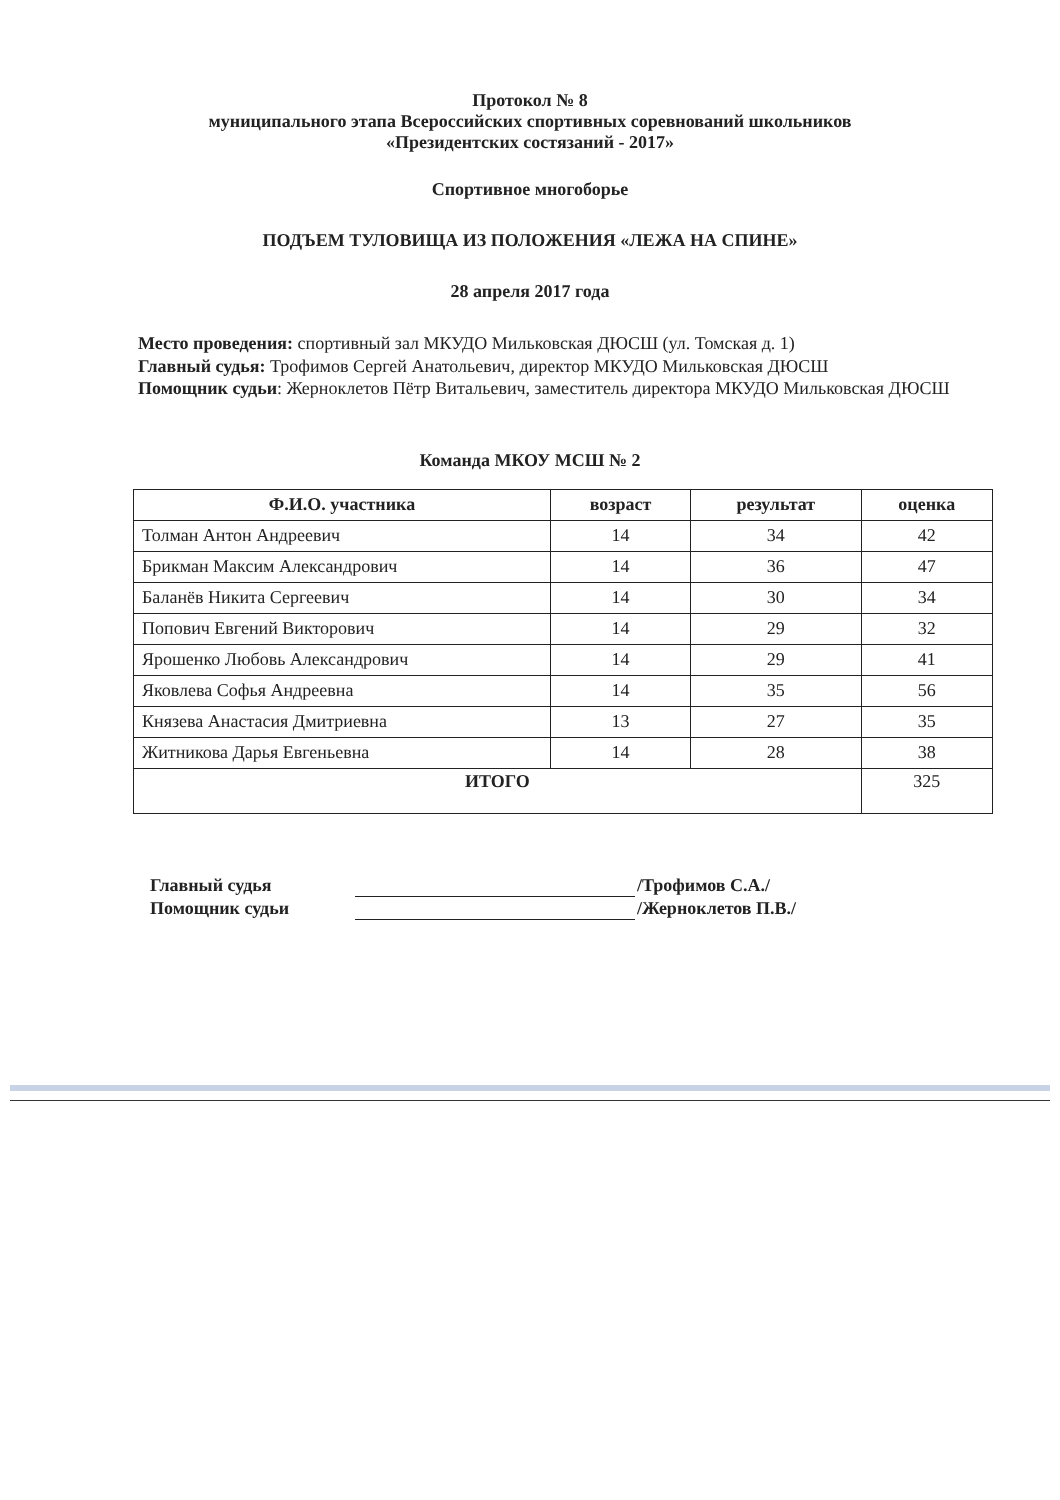Протокол № 8
муниципального этапа Всероссийских спортивных соревнований школьников
«Президентских состязаний - 2017»
Спортивное многоборье
ПОДЪЕМ ТУЛОВИЩА ИЗ ПОЛОЖЕНИЯ «ЛЕЖА НА СПИНЕ»
28 апреля 2017 года
Место проведения: спортивный зал МКУДО Мильковская ДЮСШ (ул. Томская д. 1)
Главный судья: Трофимов Сергей Анатольевич, директор МКУДО Мильковская ДЮСШ
Помощник судьи: Жерноклетов Пётр Витальевич, заместитель директора МКУДО Мильковская ДЮСШ
Команда МКОУ МСШ № 2
| Ф.И.О. участника | возраст | результат | оценка |
| --- | --- | --- | --- |
| Толман Антон Андреевич | 14 | 34 | 42 |
| Брикман Максим Александрович | 14 | 36 | 47 |
| Баланёв Никита Сергеевич | 14 | 30 | 34 |
| Попович Евгений Викторович | 14 | 29 | 32 |
| Ярошенко Любовь Александрович | 14 | 29 | 41 |
| Яковлева Софья Андреевна | 14 | 35 | 56 |
| Князева Анастасия Дмитриевна | 13 | 27 | 35 |
| Житникова Дарья Евгеньевна | 14 | 28 | 38 |
| ИТОГО | | | 325 |
Главный судья /Трофимов С.А./
Помощник судьи /Жерноклетов П.В./